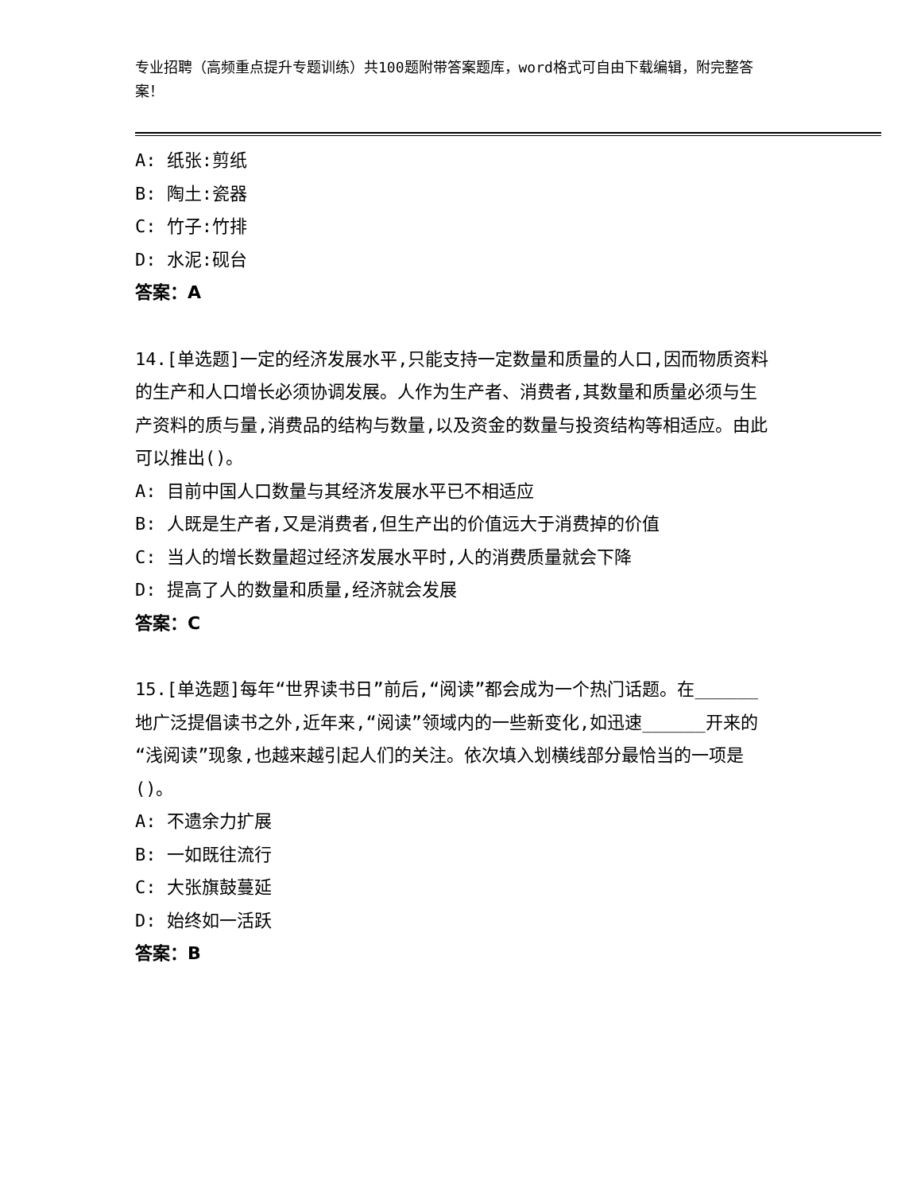专业招聘（高频重点提升专题训练）共100题附带答案题库，word格式可自由下载编辑，附完整答案！
A: 纸张:剪纸
B: 陶土:瓷器
C: 竹子:竹排
D: 水泥:砚台
答案：A
14.[单选题]一定的经济发展水平,只能支持一定数量和质量的人口,因而物质资料的生产和人口增长必须协调发展。人作为生产者、消费者,其数量和质量必须与生产资料的质与量,消费品的结构与数量,以及资金的数量与投资结构等相适应。由此可以推出()。
A: 目前中国人口数量与其经济发展水平已不相适应
B: 人既是生产者,又是消费者,但生产出的价值远大于消费掉的价值
C: 当人的增长数量超过经济发展水平时,人的消费质量就会下降
D: 提高了人的数量和质量,经济就会发展
答案：C
15.[单选题]每年“世界读书日”前后,“阅读”都会成为一个热门话题。在______地广泛提倡读书之外,近年来,“阅读”领域内的一些新变化,如迅速______开来的“浅阅读”现象,也越来越引起人们的关注。依次填入划横线部分最恰当的一项是()。
A: 不遗余力扩展
B: 一如既往流行
C: 大张旗鼓蔓延
D: 始终如一活跃
答案：B